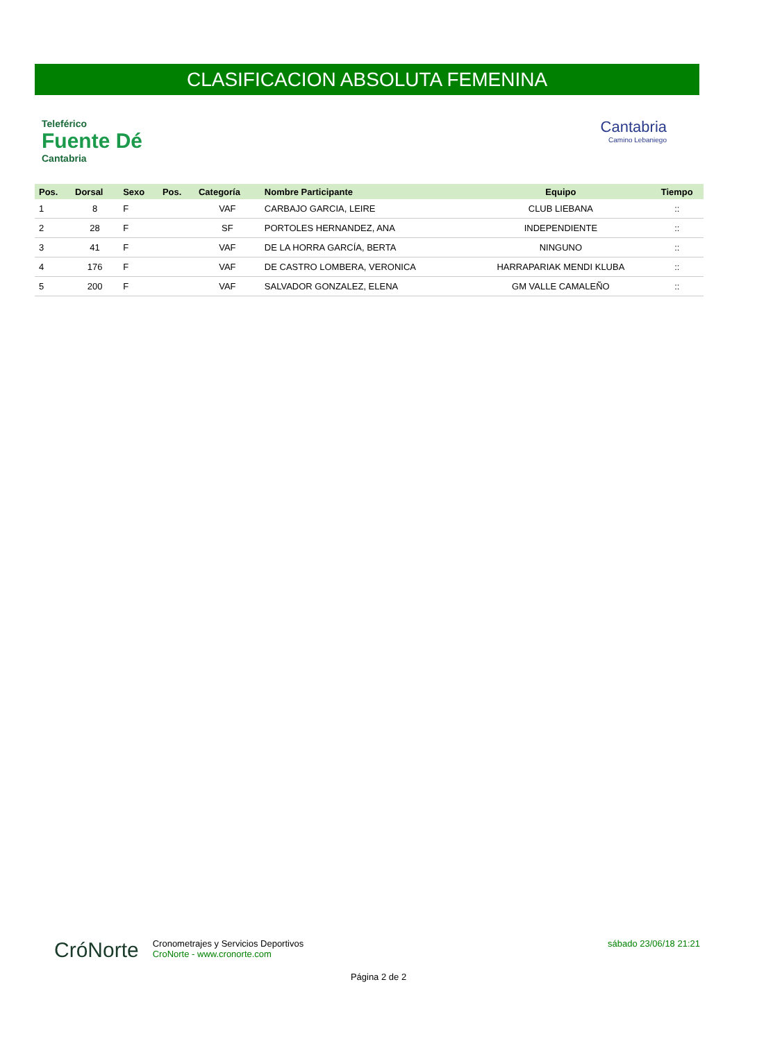CLASIFICACION ABSOLUTA FEMENINA
Teleférico
Fuente Dé
Cantabria
Cantabria
Camino Lebaniego
| Pos. | Dorsal | Sexo | Pos. | Categoría | Nombre Participante | Equipo | Tiempo |
| --- | --- | --- | --- | --- | --- | --- | --- |
| 1 | 8 | F | | VAF | CARBAJO GARCIA, LEIRE | CLUB LIEBANA | :: |
| 2 | 28 | F | | SF | PORTOLES HERNANDEZ, ANA | INDEPENDIENTE | :: |
| 3 | 41 | F | | VAF | DE LA HORRA GARCÍA, BERTA | NINGUNO | :: |
| 4 | 176 | F | | VAF | DE CASTRO LOMBERA, VERONICA | HARRAPARIAK MENDI KLUBA | :: |
| 5 | 200 | F | | VAF | SALVADOR GONZALEZ, ELENA | GM VALLE CAMALEÑO | :: |
CróNorte
sábado 23/06/18 21:21
Cronometrajes y Servicios Deportivos
CroNorte - www.cronorte.com
Página 2 de 2